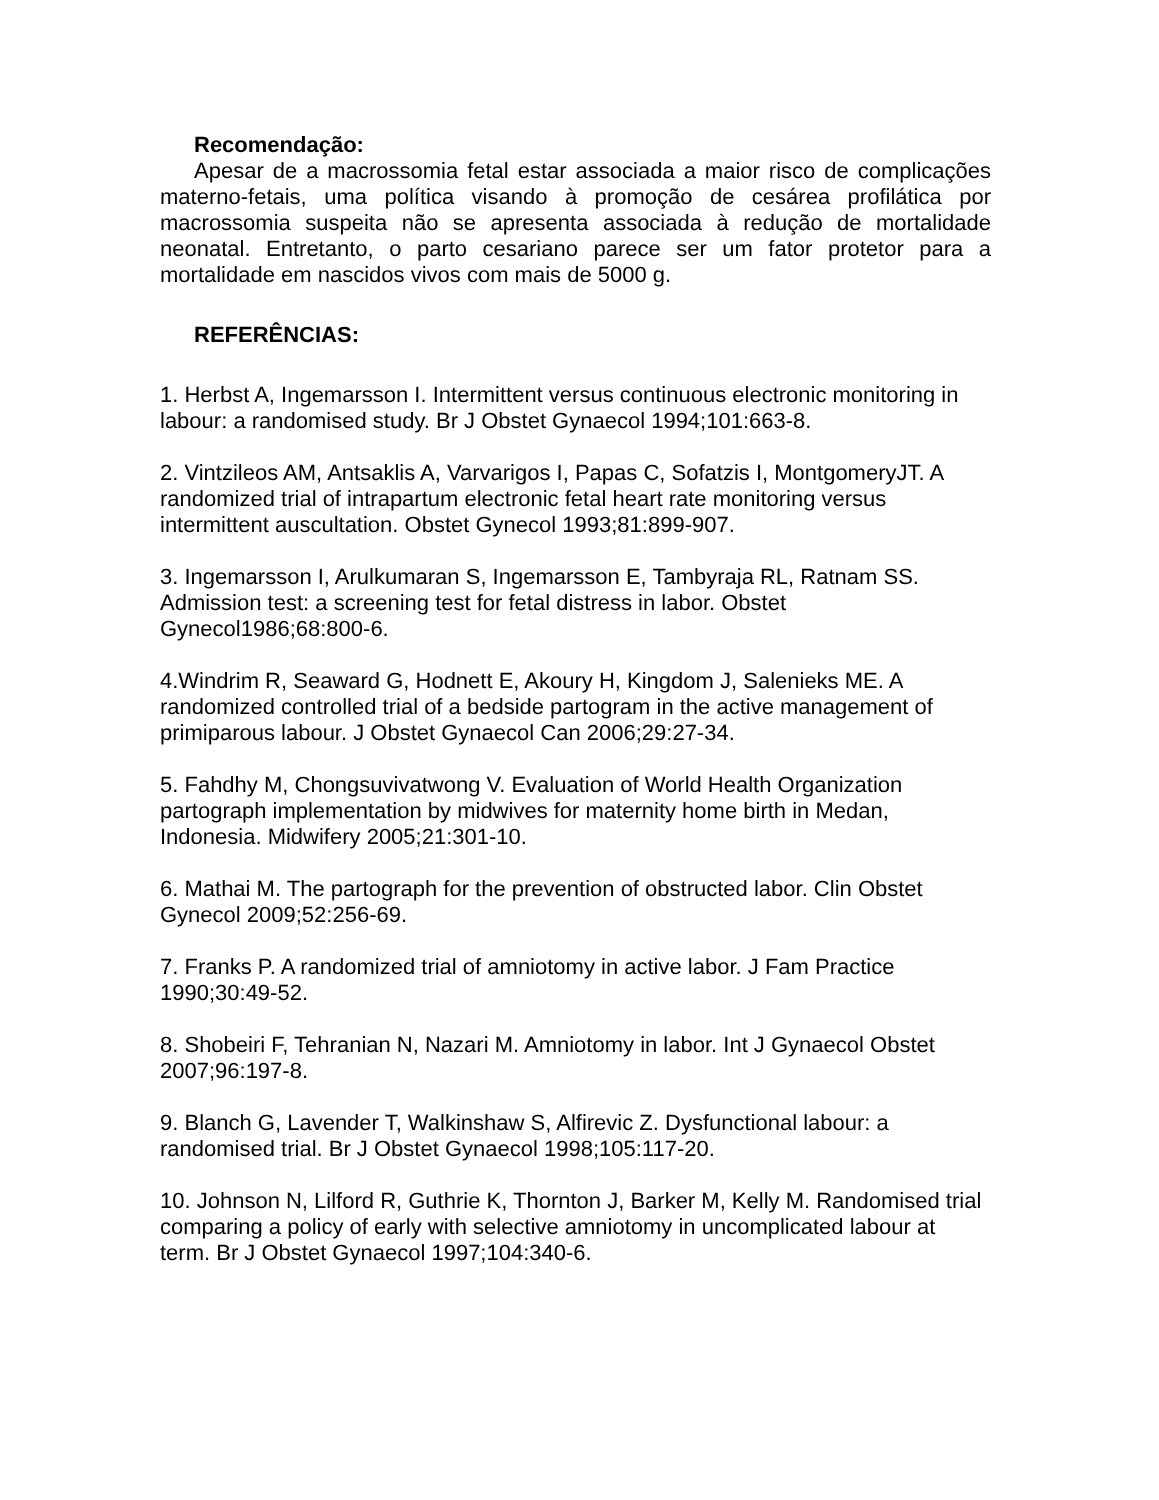Recomendação:
Apesar de a macrossomia fetal estar associada a maior risco de complicações materno-fetais, uma política visando à promoção de cesárea profilática por macrossomia suspeita não se apresenta associada à redução de mortalidade neonatal. Entretanto, o parto cesariano parece ser um fator protetor para a mortalidade em nascidos vivos com mais de 5000 g.
REFERÊNCIAS:
1. Herbst A, Ingemarsson I. Intermittent versus continuous electronic monitoring in labour: a randomised study. Br J Obstet Gynaecol 1994;101:663-8.
2. Vintzileos AM, Antsaklis A, Varvarigos I, Papas C, Sofatzis I, MontgomeryJT. A randomized trial of intrapartum electronic fetal heart rate monitoring versus intermittent auscultation. Obstet Gynecol 1993;81:899-907.
3. Ingemarsson I, Arulkumaran S, Ingemarsson E, Tambyraja RL, Ratnam SS. Admission test: a screening test for fetal distress in labor. Obstet Gynecol1986;68:800-6.
4.Windrim R, Seaward G, Hodnett E, Akoury H, Kingdom J, Salenieks ME. A randomized controlled trial of a bedside partogram in the active management of primiparous labour. J Obstet Gynaecol Can 2006;29:27-34.
5. Fahdhy M, Chongsuvivatwong V. Evaluation of World Health Organization partograph implementation by midwives for maternity home birth in Medan, Indonesia. Midwifery 2005;21:301-10.
6. Mathai M. The partograph for the prevention of obstructed labor. Clin Obstet Gynecol 2009;52:256-69.
7. Franks P. A randomized trial of amniotomy in active labor. J Fam Practice 1990;30:49-52.
8. Shobeiri F, Tehranian N, Nazari M. Amniotomy in labor. Int J Gynaecol Obstet 2007;96:197-8.
9. Blanch G, Lavender T, Walkinshaw S, Alfirevic Z. Dysfunctional labour: a randomised trial. Br J Obstet Gynaecol 1998;105:117-20.
10. Johnson N, Lilford R, Guthrie K, Thornton J, Barker M, Kelly M. Randomised trial comparing a policy of early with selective amniotomy in uncomplicated labour at term. Br J Obstet Gynaecol 1997;104:340-6.